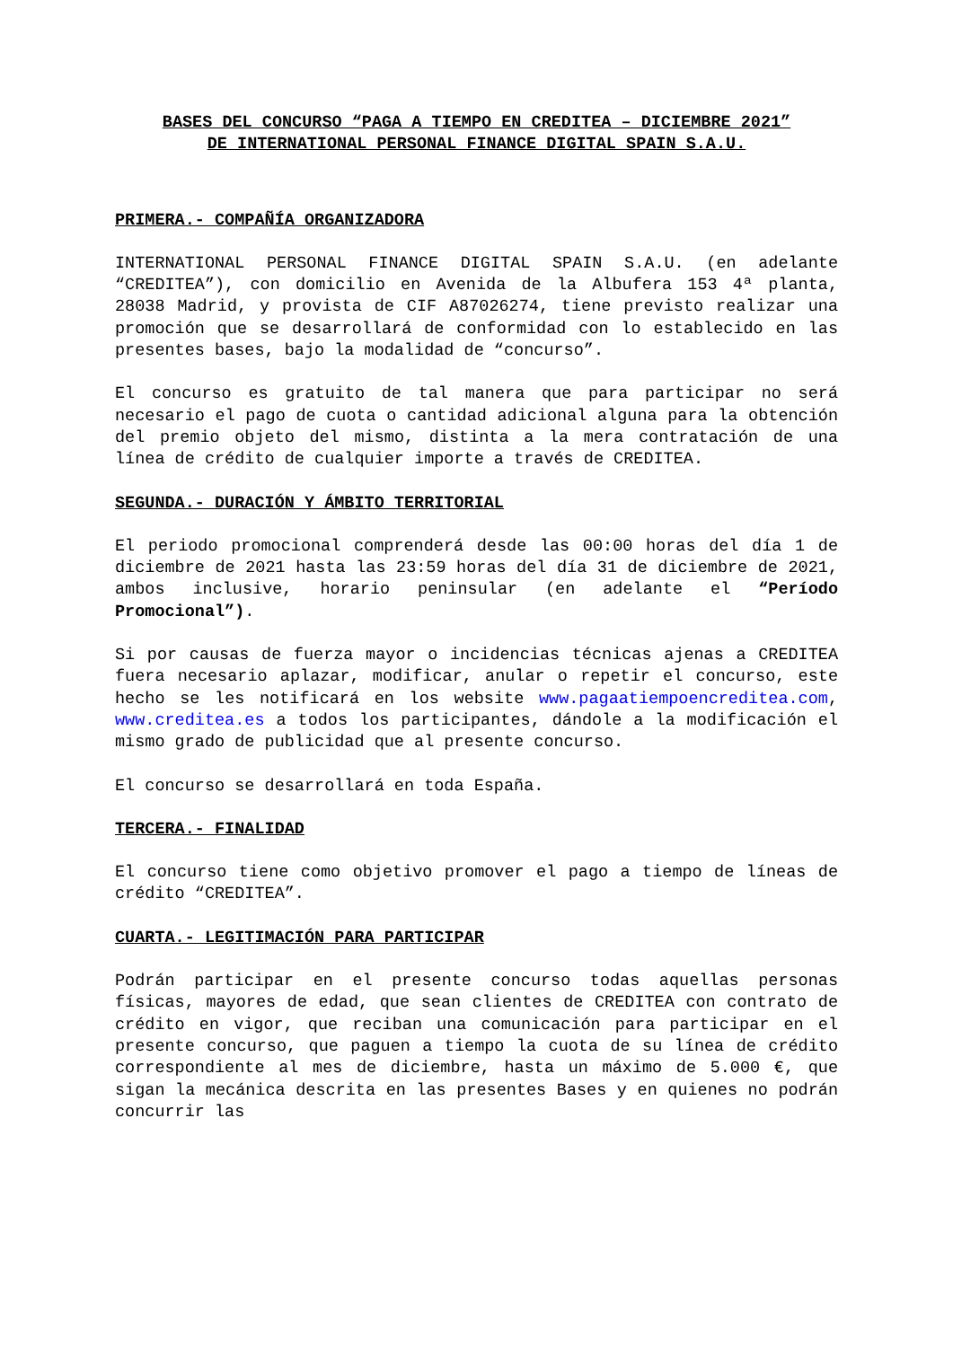BASES DEL CONCURSO “PAGA A TIEMPO EN CREDITEA – DICIEMBRE 2021”
DE INTERNATIONAL PERSONAL FINANCE DIGITAL SPAIN S.A.U.
PRIMERA.- COMPAÑÍA ORGANIZADORA
INTERNATIONAL PERSONAL FINANCE DIGITAL SPAIN S.A.U. (en adelante “CREDITEA”), con domicilio en Avenida de la Albufera 153 4ª planta, 28038 Madrid, y provista de CIF A87026274, tiene previsto realizar una promoción que se desarrollará de conformidad con lo establecido en las presentes bases, bajo la modalidad de “concurso”.
El concurso es gratuito de tal manera que para participar no será necesario el pago de cuota o cantidad adicional alguna para la obtención del premio objeto del mismo, distinta a la mera contratación de una línea de crédito de cualquier importe a través de CREDITEA.
SEGUNDA.- DURACIÓN Y ÁMBITO TERRITORIAL
El periodo promocional comprenderá desde las 00:00 horas del día 1 de diciembre de 2021 hasta las 23:59 horas del día 31 de diciembre de 2021, ambos inclusive, horario peninsular (en adelante el “Período Promocional”).
Si por causas de fuerza mayor o incidencias técnicas ajenas a CREDITEA fuera necesario aplazar, modificar, anular o repetir el concurso, este hecho se les notificará en los website www.pagaatiempoencreditea.com, www.creditea.es a todos los participantes, dándole a la modificación el mismo grado de publicidad que al presente concurso.
El concurso se desarrollará en toda España.
TERCERA.- FINALIDAD
El concurso tiene como objetivo promover el pago a tiempo de líneas de crédito “CREDITEA”.
CUARTA.- LEGITIMACIÓN PARA PARTICIPAR
Podrán participar en el presente concurso todas aquellas personas físicas, mayores de edad, que sean clientes de CREDITEA con contrato de crédito en vigor, que reciban una comunicación para participar en el presente concurso, que paguen a tiempo la cuota de su línea de crédito correspondiente al mes de diciembre, hasta un máximo de 5.000 €, que sigan la mecánica descrita en las presentes Bases y en quienes no podrán concurrir las